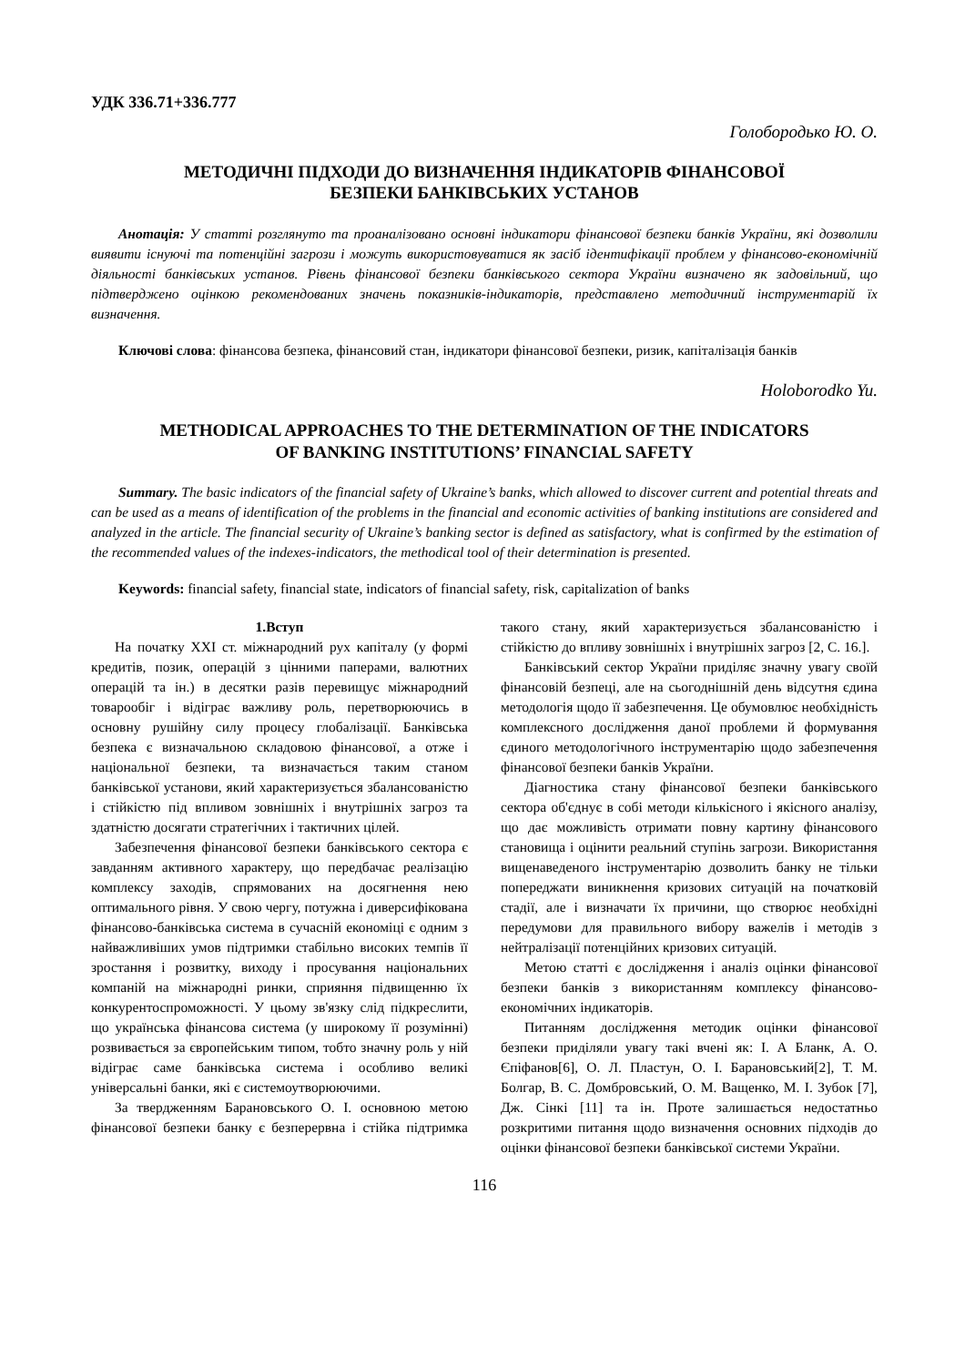УДК 336.71+336.777
Голобородько Ю. О.
МЕТОДИЧНІ ПІДХОДИ ДО ВИЗНАЧЕННЯ ІНДИКАТОРІВ ФІНАНСОВОЇ
БЕЗПЕКИ БАНКІВСЬКИХ УСТАНОВ
Анотація: У статті розглянуто та проаналізовано основні індикатори фінансової безпеки банків України, які дозволили виявити існуючі та потенційні загрози і можуть використовуватися як засіб ідентифікації проблем у фінансово-економічній діяльності банківських установ. Рівень фінансової безпеки банківського сектора України визначено як задовільний, що підтверджено оцінкою рекомендованих значень показників-індикаторів, представлено методичний інструментарій їх визначення.
Ключові слова: фінансова безпека, фінансовий стан, індикатори фінансової безпеки, ризик, капіталізація банків
Holoborodko Yu.
METHODICAL APPROACHES TO THE DETERMINATION OF THE INDICATORS
OF BANKING INSTITUTIONS’ FINANCIAL SAFETY
Summary. The basic indicators of the financial safety of Ukraine’s banks, which allowed to discover current and potential threats and can be used as a means of identification of the problems in the financial and economic activities of banking institutions are considered and analyzed in the article. The financial security of Ukraine’s banking sector is defined as satisfactory, what is confirmed by the estimation of the recommended values of the indexes-indicators, the methodical tool of their determination is presented.
Keywords: financial safety, financial state, indicators of financial safety, risk, capitalization of banks
1.Вступ
На початку XXI ст. міжнародний рух капіталу (у формі кредитів, позик, операцій з цінними паперами, валютних операцій та ін.) в десятки разів перевищує міжнародний товарообіг і відіграє важливу роль, перетворюючись в основну рушійну силу процесу глобалізації. Банківська безпека є визначальною складовою фінансової, а отже і національної безпеки, та визначається таким станом банківської установи, який характеризується збалансованістю і стійкістю під впливом зовнішніх і внутрішніх загроз та здатністю досягати стратегічних і тактичних цілей.
Забезпечення фінансової безпеки банківського сектора є завданням активного характеру, що передбачає реалізацію комплексу заходів, спрямованих на досягнення нею оптимального рівня. У свою чергу, потужна і диверсифікована фінансово-банківська система в сучасній економіці є одним з найважливіших умов підтримки стабільно високих темпів її зростання і розвитку, виходу і просування національних компаній на міжнародні ринки, сприяння підвищенню їх конкурентоспроможності. У цьому зв'язку слід підкреслити, що українська фінансова система (у широкому її розумінні) розвивається за європейським типом, тобто значну роль у ній відіграє саме банківська система і особливо великі універсальні банки, які є системоутворюючими.
За твердженням Барановського О. І. основною метою фінансової безпеки банку є безперервна і стійка підтримка такого стану, який характеризується збалансованістю і стійкістю до впливу зовнішніх і внутрішніх загроз [2, С. 16.].
Банківський сектор України приділяє значну увагу своїй фінансовій безпеці, але на сьогоднішній день відсутня єдина методологія щодо її забезпечення. Це обумовлює необхідність комплексного дослідження даної проблеми й формування єдиного методологічного інструментарію щодо забезпечення фінансової безпеки банків України.
Діагностика стану фінансової безпеки банківського сектора об'єднує в собі методи кількісного і якісного аналізу, що дає можливість отримати повну картину фінансового становища і оцінити реальний ступінь загрози. Використання вищенаведеного інструментарію дозволить банку не тільки попереджати виникнення кризових ситуацій на початковій стадії, але і визначати їх причини, що створює необхідні передумови для правильного вибору важелів і методів з нейтралізації потенційних кризових ситуацій.
Метою статті є дослідження і аналіз оцінки фінансової безпеки банків з використанням комплексу фінансово-економічних індикаторів.
Питанням дослідження методик оцінки фінансової безпеки приділяли увагу такі вчені як: І. А Бланк, А. О. Єпіфанов[6], О. Л. Пластун, О. І. Барановський[2], Т. М. Болгар, В. С. Домбровський, О. М. Ващенко, М. І. Зубок [7], Дж. Сінкі [11] та ін. Проте залишається недостатньо розкритими питання щодо визначення основних підходів до оцінки фінансової безпеки банківської системи України.
116